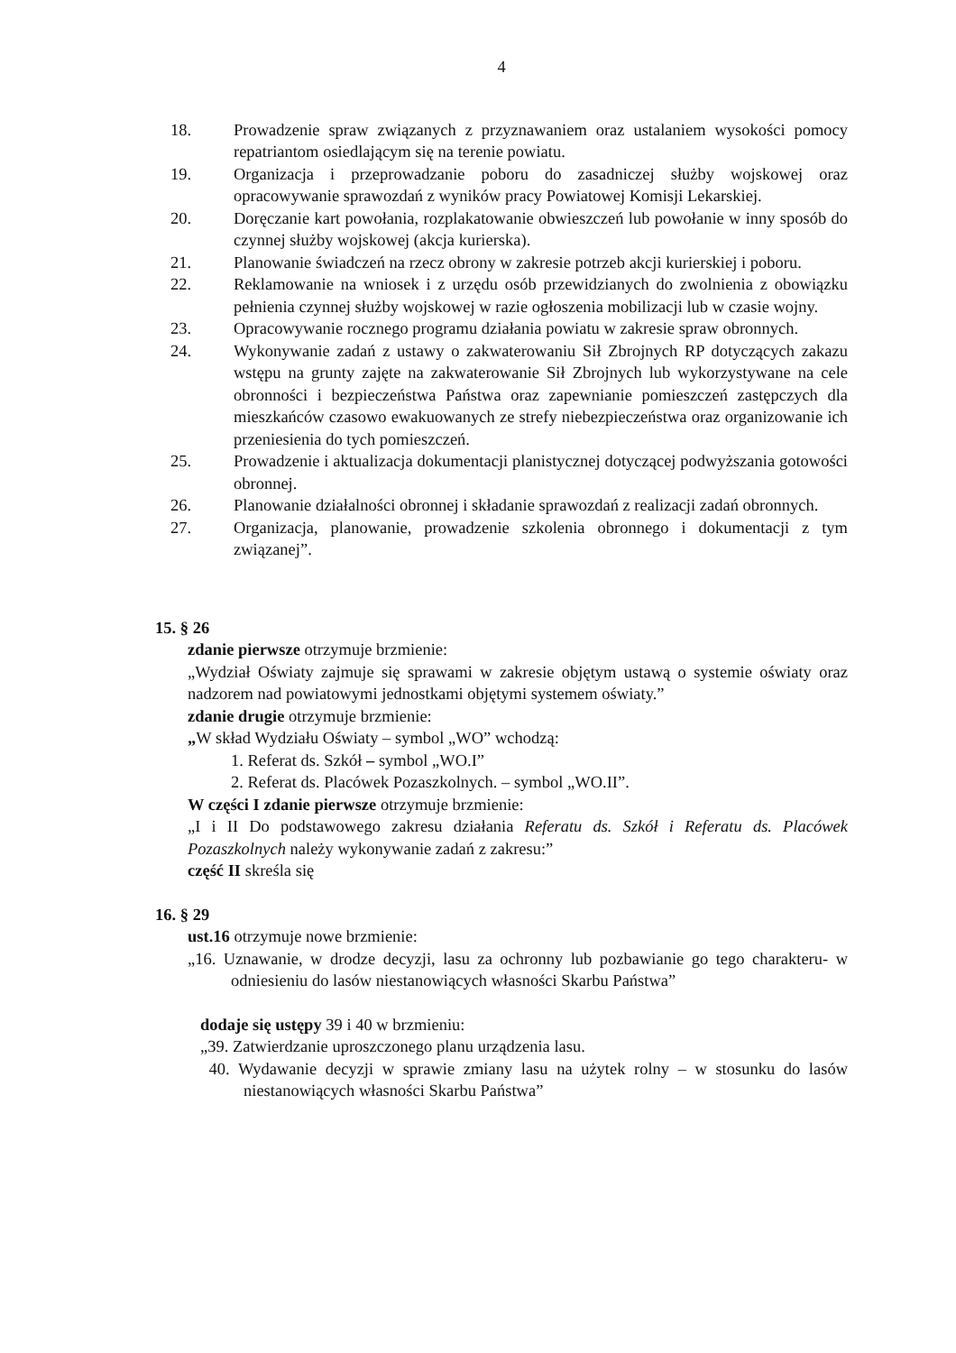4
18. Prowadzenie spraw związanych z przyznawaniem oraz ustalaniem wysokości pomocy repatriantom osiedlającym się na terenie powiatu.
19. Organizacja i przeprowadzanie poboru do zasadniczej służby wojskowej oraz opracowywanie sprawozdań z wyników pracy Powiatowej Komisji Lekarskiej.
20. Doręczanie kart powołania, rozplakatowanie obwieszczeń lub powołanie w inny sposób do czynnej służby wojskowej (akcja kurierska).
21. Planowanie świadczeń na rzecz obrony w zakresie potrzeb akcji kurierskiej i poboru.
22. Reklamowanie na wniosek i z urzędu osób przewidzianych do zwolnienia z obowiązku pełnienia czynnej służby wojskowej w razie ogłoszenia mobilizacji lub w czasie wojny.
23. Opracowywanie rocznego programu działania powiatu w zakresie spraw obronnych.
24. Wykonywanie zadań z ustawy o zakwaterowaniu Sił Zbrojnych RP dotyczących zakazu wstępu na grunty zajęte na zakwaterowanie Sił Zbrojnych lub wykorzystywane na cele obronności i bezpieczeństwa Państwa oraz zapewnianie pomieszczeń zastępczych dla mieszkańców czasowo ewakuowanych ze strefy niebezpieczeństwa oraz organizowanie ich przeniesienia do tych pomieszczeń.
25. Prowadzenie i aktualizacja dokumentacji planistycznej dotyczącej podwyższania gotowości obronnej.
26. Planowanie działalności obronnej i składanie sprawozdań z realizacji zadań obronnych.
27. Organizacja, planowanie, prowadzenie szkolenia obronnego i dokumentacji z tym związanej”.
15. § 26
zdanie pierwsze otrzymuje brzmienie:
„Wydział Oświaty zajmuje się sprawami w zakresie objętym ustawą o systemie oświaty oraz nadzorem nad powiatowymi jednostkami objętymi systemem oświaty.”
zdanie drugie otrzymuje brzmienie:
„W skład Wydziału Oświaty – symbol „WO” wchodzą:
1. Referat ds. Szkół – symbol „WO.I”
2. Referat ds. Placówek Pozaszkolnych. – symbol „WO.II”.
W części I zdanie pierwsze otrzymuje brzmienie:
„I i II Do podstawowego zakresu działania Referatu ds. Szkół i Referatu ds. Placówek Pozaszkolnych należy wykonywanie zadań z zakresu:”
część II skreśla się
16. § 29
ust.16 otrzymuje nowe brzmienie:
„16. Uznawanie, w drodze decyzji, lasu za ochronny lub pozbawianie go tego charakteru- w odniesieniu do lasów niestanowiących własności Skarbu Państwa”
dodaje się ustępy 39 i 40 w brzmieniu:
„39. Zatwierdzanie uproszczonego planu urządzenia lasu.
40. Wydawanie decyzji w sprawie zmiany lasu na użytek rolny – w stosunku do lasów niestanowiących własności Skarbu Państwa”